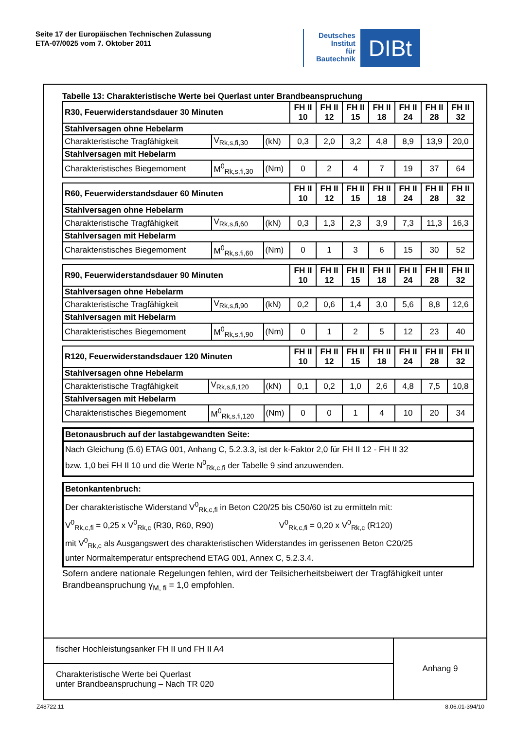Seite 17 der Europäischen Technischen Zulassung
ETA-07/0025 vom 7. Oktober 2011
Deutsches
Institut
für
Bautechnik
DIBt
Tabelle 13: Charakteristische Werte bei Querlast unter Brandbeanspruchung
| R30, Feuerwiderstandsdauer 30 Minuten | | | FH II 10 | FH II 12 | FH II 15 | FH II 18 | FH II 24 | FH II 28 | FH II 32 |
| --- | --- | --- | --- | --- | --- | --- | --- | --- | --- |
| Stahlversagen ohne Hebelarm | | | | | | | | | |
| Charakteristische Tragfähigkeit | V<sub>Rk,s,fi,30</sub> | (kN) | 0,3 | 2,0 | 3,2 | 4,8 | 8,9 | 13,9 | 20,0 |
| Stahlversagen mit Hebelarm | | | | | | | | | |
| Charakteristisches Biegemoment | M<sup>0</sup><sub>Rk,s,fi,30</sub> | (Nm) | 0 | 2 | 4 | 7 | 19 | 37 | 64 |
| R60, Feuerwiderstandsdauer 60 Minuten | | | FH II 10 | FH II 12 | FH II 15 | FH II 18 | FH II 24 | FH II 28 | FH II 32 |
| --- | --- | --- | --- | --- | --- | --- | --- | --- | --- |
| Stahlversagen ohne Hebelarm | | | | | | | | | |
| Charakteristische Tragfähigkeit | V<sub>Rk,s,fi,60</sub> | (kN) | 0,3 | 1,3 | 2,3 | 3,9 | 7,3 | 11,3 | 16,3 |
| Stahlversagen mit Hebelarm | | | | | | | | | |
| Charakteristisches Biegemoment | M<sup>0</sup><sub>Rk,s,fi,60</sub> | (Nm) | 0 | 1 | 3 | 6 | 15 | 30 | 52 |
| R90, Feuerwiderstandsdauer 90 Minuten | | | FH II 10 | FH II 12 | FH II 15 | FH II 18 | FH II 24 | FH II 28 | FH II 32 |
| --- | --- | --- | --- | --- | --- | --- | --- | --- | --- |
| Stahlversagen ohne Hebelarm | | | | | | | | | |
| Charakteristische Tragfähigkeit | V<sub>Rk,s,fi,90</sub> | (kN) | 0,2 | 0,6 | 1,4 | 3,0 | 5,6 | 8,8 | 12,6 |
| Stahlversagen mit Hebelarm | | | | | | | | | |
| Charakteristisches Biegemoment | M<sup>0</sup><sub>Rk,s,fi,90</sub> | (Nm) | 0 | 1 | 2 | 5 | 12 | 23 | 40 |
| R120, Feuerwiderstandsdauer 120 Minuten | | | FH II 10 | FH II 12 | FH II 15 | FH II 18 | FH II 24 | FH II 28 | FH II 32 |
| --- | --- | --- | --- | --- | --- | --- | --- | --- | --- |
| Stahlversagen ohne Hebelarm | | | | | | | | | |
| Charakteristische Tragfähigkeit | V<sub>Rk,s,fi,120</sub> | (kN) | 0,1 | 0,2 | 1,0 | 2,6 | 4,8 | 7,5 | 10,8 |
| Stahlversagen mit Hebelarm | | | | | | | | | |
| Charakteristisches Biegemoment | M<sup>0</sup><sub>Rk,s,fi,120</sub> | (Nm) | 0 | 0 | 1 | 4 | 10 | 20 | 34 |
Betonausbruch auf der lastabgewandten Seite:
Nach Gleichung (5.6) ETAG 001, Anhang C, 5.2.3.3, ist der k-Faktor 2,0 für FH II 12 - FH II 32
bzw. 1,0 bei FH II 10 und die Werte N<sup>0</sup><sub>Rk,c,fi</sub> der Tabelle 9 sind anzuwenden.
Betonkantenbruch:
Der charakteristische Widerstand V<sup>0</sup><sub>Rk,c,fi</sub> in Beton C20/25 bis C50/60 ist zu ermitteln mit:
V<sup>0</sup><sub>Rk,c,fi</sub> = 0,25 x V<sup>0</sup><sub>Rk,c</sub> (R30, R60, R90) V<sup>0</sup><sub>Rk,c,fi</sub> = 0,20 x V<sup>0</sup><sub>Rk,c</sub> (R120)
mit V<sup>0</sup><sub>Rk,c</sub> als Ausgangswert des charakteristischen Widerstandes im gerissenen Beton C20/25
unter Normaltemperatur entsprechend ETAG 001, Annex C, 5.2.3.4.
Sofern andere nationale Regelungen fehlen, wird der Teilsicherheitsbeiwert der Tragfähigkeit unter Brandbeanspruchung γ<sub>M, fi</sub> = 1,0 empfohlen.
fischer Hochleistungsanker FH II und FH II A4
Charakteristische Werte bei Querlast
unter Brandbeanspruchung – Nach TR 020
Anhang 9
Z48722.11 8.06.01-394/10